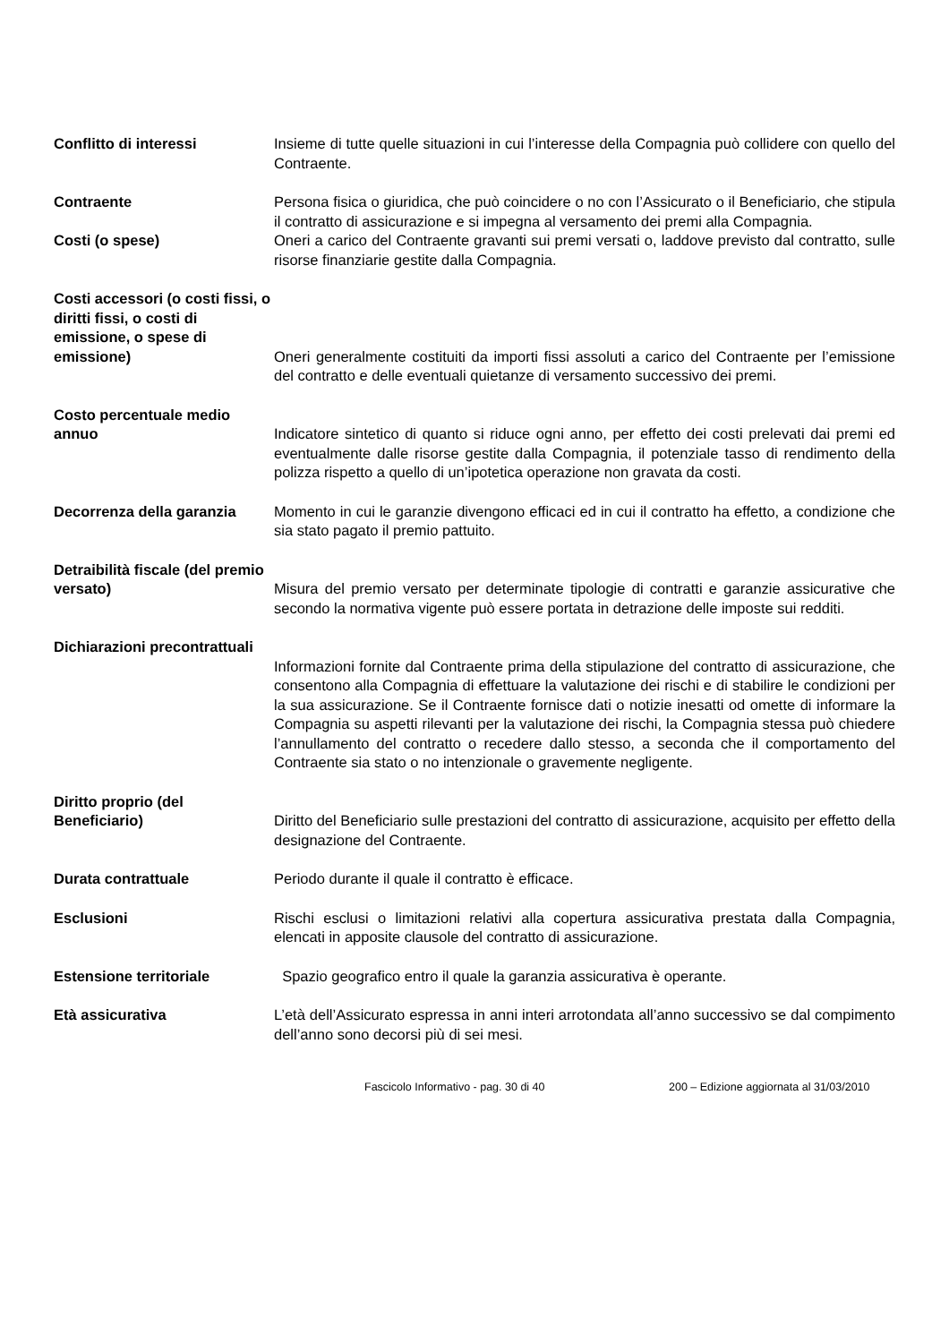Conflitto di interessi Insieme di tutte quelle situazioni in cui l’interesse della Compagnia può collidere con quello del Contraente.
Contraente Persona fisica o giuridica, che può coincidere o no con l’Assicurato o il Beneficiario, che stipula il contratto di assicurazione e si impegna al versamento dei premi alla Compagnia.
Costi (o spese) Oneri a carico del Contraente gravanti sui premi versati o, laddove previsto dal contratto, sulle risorse finanziarie gestite dalla Compagnia.
Costi accessori (o costi fissi, o diritti fissi, o costi di emissione, o spese di emissione)
Oneri generalmente costituiti da importi fissi assoluti a carico del Contraente per l’emissione del contratto e delle eventuali quietanze di versamento successivo dei premi.
Costo percentuale medio annuo
Indicatore sintetico di quanto si riduce ogni anno, per effetto dei costi prelevati dai premi ed eventualmente dalle risorse gestite dalla Compagnia, il potenziale tasso di rendimento della polizza rispetto a quello di un’ipotetica operazione non gravata da costi.
Decorrenza della garanzia
Momento in cui le garanzie divengono efficaci ed in cui il contratto ha effetto, a condizione che sia stato pagato il premio pattuito.
Detraibilità fiscale (del premio versato)
Misura del premio versato per determinate tipologie di contratti e garanzie assicurative che secondo la normativa vigente può essere portata in detrazione delle imposte sui redditi.
Dichiarazioni precontrattuali
Informazioni fornite dal Contraente prima della stipulazione del contratto di assicurazione, che consentono alla Compagnia di effettuare la valutazione dei rischi e di stabilire le condizioni per la sua assicurazione. Se il Contraente fornisce dati o notizie inesatti od omette di informare la Compagnia su aspetti rilevanti per la valutazione dei rischi, la Compagnia stessa può chiedere l’annullamento del contratto o recedere dallo stesso, a seconda che il comportamento del Contraente sia stato o no intenzionale o gravemente negligente.
Diritto proprio (del Beneficiario)
Diritto del Beneficiario sulle prestazioni del contratto di assicurazione, acquisito per effetto della designazione del Contraente.
Durata contrattuale Periodo durante il quale il contratto è efficace.
Esclusioni Rischi esclusi o limitazioni relativi alla copertura assicurativa prestata dalla Compagnia, elencati in apposite clausole del contratto di assicurazione.
Estensione territoriale Spazio geografico entro il quale la garanzia assicurativa è operante.
Età assicurativa L’età dell’Assicurato espressa in anni interi arrotondata all’anno successivo se dal compimento dell’anno sono decorsi più di sei mesi.
Fascicolo Informativo - pag. 30 di 40 200 – Edizione aggiornata al 31/03/2010